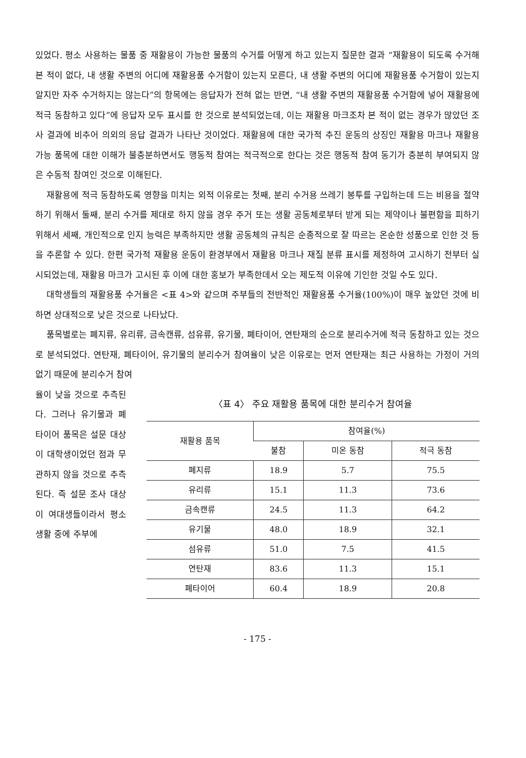있었다. 평소 사용하는 물품 중 재활용이 가능한 물품의 수거를 어떻게 하고 있는지 질문한 결과 “재활용이 되도록 수거해 본 적이 없다, 내 생활 주변의 어디에 재활용품 수거함이 있는지 모른다, 내 생활 주변의 어디에 재활용품 수거함이 있는지 알지만 자주 수거하지는 않는다”의 항목에는 응답자가 전혀 없는 반면, “내 생활 주변의 재활용품 수거함에 넣어 재활용에 적극 동참하고 있다”에 응답자 모두 표시를 한 것으로 분석되었는데, 이는 재활용 마크조차 본 적이 없는 경우가 많았던 조사 결과에 비추어 의외의 응답 결과가 나타난 것이었다. 재활용에 대한 국가적 추진 운동의 상징인 재활용 마크나 재활용 가능 품목에 대한 이해가 불충분하면서도 행동적 참여는 적극적으로 한다는 것은 행동적 참여 동기가 충분히 부여되지 않은 수동적 참여인 것으로 이해된다.
재활용에 적극 동참하도록 영향을 미치는 외적 이유로는 첫째, 분리 수거용 쓰레기 봉투를 구입하는데 드는 비용을 절약하기 위해서 둘째, 분리 수거를 제대로 하지 않을 경우 주거 또는 생활 공동체로부터 받게 되는 제약이나 불편함을 피하기 위해서 세째, 개인적으로 인지 능력은 부족하지만 생활 공동체의 규칙은 순종적으로 잘 따르는 온순한 성품으로 인한 것 등을 추론할 수 있다. 한편 국가적 재활용 운동이 환경부에서 재활용 마크나 재질 분류 표시를 제정하여 고시하기 전부터 실시되었는데, 재활용 마크가 고시된 후 이에 대한 홍보가 부족한데서 오는 제도적 이유에 기인한 것일 수도 있다.
대학생들의 재활용품 수거율은 <표 4>와 같으며 주부들의 전반적인 재활용품 수거율(100%)이 매우 높았던 것에 비하면 상대적으로 낮은 것으로 나타났다.
품목별로는 폐지류, 유리류, 금속캔류, 섬유류, 유기물, 폐타이어, 연탄재의 순으로 분리수거에 적극 동참하고 있는 것으로 분석되었다. 연탄재, 폐타이어, 유기물의 분리수거 참여율이 낮은 이유로는 먼저 연탄재는 최근 사용하는 가정이 거의 없기 때문에 분리수거 참여
율이 낮을 것으로 추측된다. 그러나 유기물과 폐타이어 품목은 설문 대상이 대학생이었던 점과 무관하지 않을 것으로 추측된다. 즉 설문 조사 대상이 여대생들이라서 평소 생활 중에 주부에
〈표 4〉 주요 재활용 품목에 대한 분리수거 참여율
| 재활용 품목 | 참여율(%) | | |
| --- | --- | --- | --- |
| | 불참 | 미온 동참 | 적극 동참 |
| 폐지류 | 18.9 | 5.7 | 75.5 |
| 유리류 | 15.1 | 11.3 | 73.6 |
| 금속캔류 | 24.5 | 11.3 | 64.2 |
| 유기물 | 48.0 | 18.9 | 32.1 |
| 섬유류 | 51.0 | 7.5 | 41.5 |
| 연탄재 | 83.6 | 11.3 | 15.1 |
| 폐타이어 | 60.4 | 18.9 | 20.8 |
- 175 -